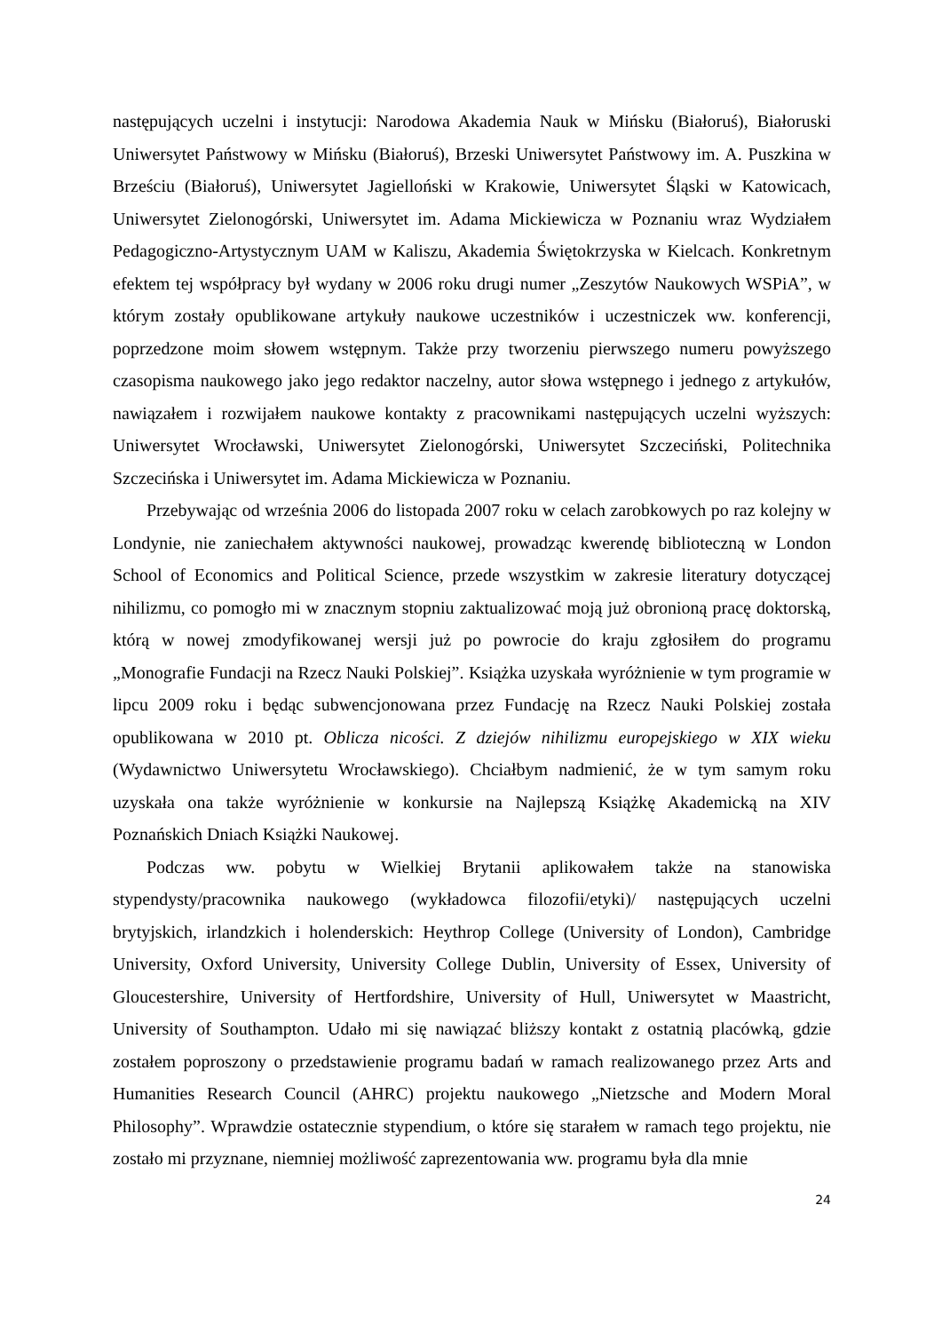następujących uczelni i instytucji: Narodowa Akademia Nauk w Mińsku (Białoruś), Białoruski Uniwersytet Państwowy w Mińsku (Białoruś), Brzeski Uniwersytet Państwowy im. A. Puszkina w Brześciu (Białoruś), Uniwersytet Jagielloński w Krakowie, Uniwersytet Śląski w Katowicach, Uniwersytet Zielonogórski, Uniwersytet im. Adama Mickiewicza w Poznaniu wraz Wydziałem Pedagogiczno-Artystycznym UAM w Kaliszu, Akademia Świętokrzyska w Kielcach. Konkretnym efektem tej współpracy był wydany w 2006 roku drugi numer „Zeszytów Naukowych WSPiA”, w którym zostały opublikowane artykuły naukowe uczestników i uczestniczek ww. konferencji, poprzedzone moim słowem wstępnym. Także przy tworzeniu pierwszego numeru powyższego czasopisma naukowego jako jego redaktor naczelny, autor słowa wstępnego i jednego z artykułów, nawiązałem i rozwijałem naukowe kontakty z pracownikami następujących uczelni wyższych: Uniwersytet Wrocławski, Uniwersytet Zielonogórski, Uniwersytet Szczeciński, Politechnika Szczecińska i Uniwersytet im. Adama Mickiewicza w Poznaniu.
Przebywając od września 2006 do listopada 2007 roku w celach zarobkowych po raz kolejny w Londynie, nie zaniechałem aktywności naukowej, prowadząc kwerendę biblioteczną w London School of Economics and Political Science, przede wszystkim w zakresie literatury dotyczącej nihilizmu, co pomogło mi w znacznym stopniu zaktualizować moją już obronioną pracę doktorską, którą w nowej zmodyfikowanej wersji już po powrocie do kraju zgłosiłem do programu „Monografie Fundacji na Rzecz Nauki Polskiej”. Książka uzyskała wyróżnienie w tym programie w lipcu 2009 roku i będąc subwencjonowana przez Fundację na Rzecz Nauki Polskiej została opublikowana w 2010 pt. Oblicza nicości. Z dziejów nihilizmu europejskiego w XIX wieku (Wydawnictwo Uniwersytetu Wrocławskiego). Chciałbym nadmienić, że w tym samym roku uzyskała ona także wyróżnienie w konkursie na Najlepszą Książkę Akademicką na XIV Poznańskich Dniach Książki Naukowej.
Podczas ww. pobytu w Wielkiej Brytanii aplikowałem także na stanowiska stypendysty/pracownika naukowego (wykładowca filozofii/etyki)/ następujących uczelni brytyjskich, irlandzkich i holenderskich: Heythrop College (University of London), Cambridge University, Oxford University, University College Dublin, University of Essex, University of Gloucestershire, University of Hertfordshire, University of Hull, Uniwersytet w Maastricht, University of Southampton. Udało mi się nawiązać bliższy kontakt z ostatnią placówką, gdzie zostałem poproszony o przedstawienie programu badań w ramach realizowanego przez Arts and Humanities Research Council (AHRC) projektu naukowego „Nietzsche and Modern Moral Philosophy”. Wprawdzie ostatecznie stypendium, o które się starałem w ramach tego projektu, nie zostało mi przyznane, niemniej możliwość zaprezentowania ww. programu była dla mnie
24